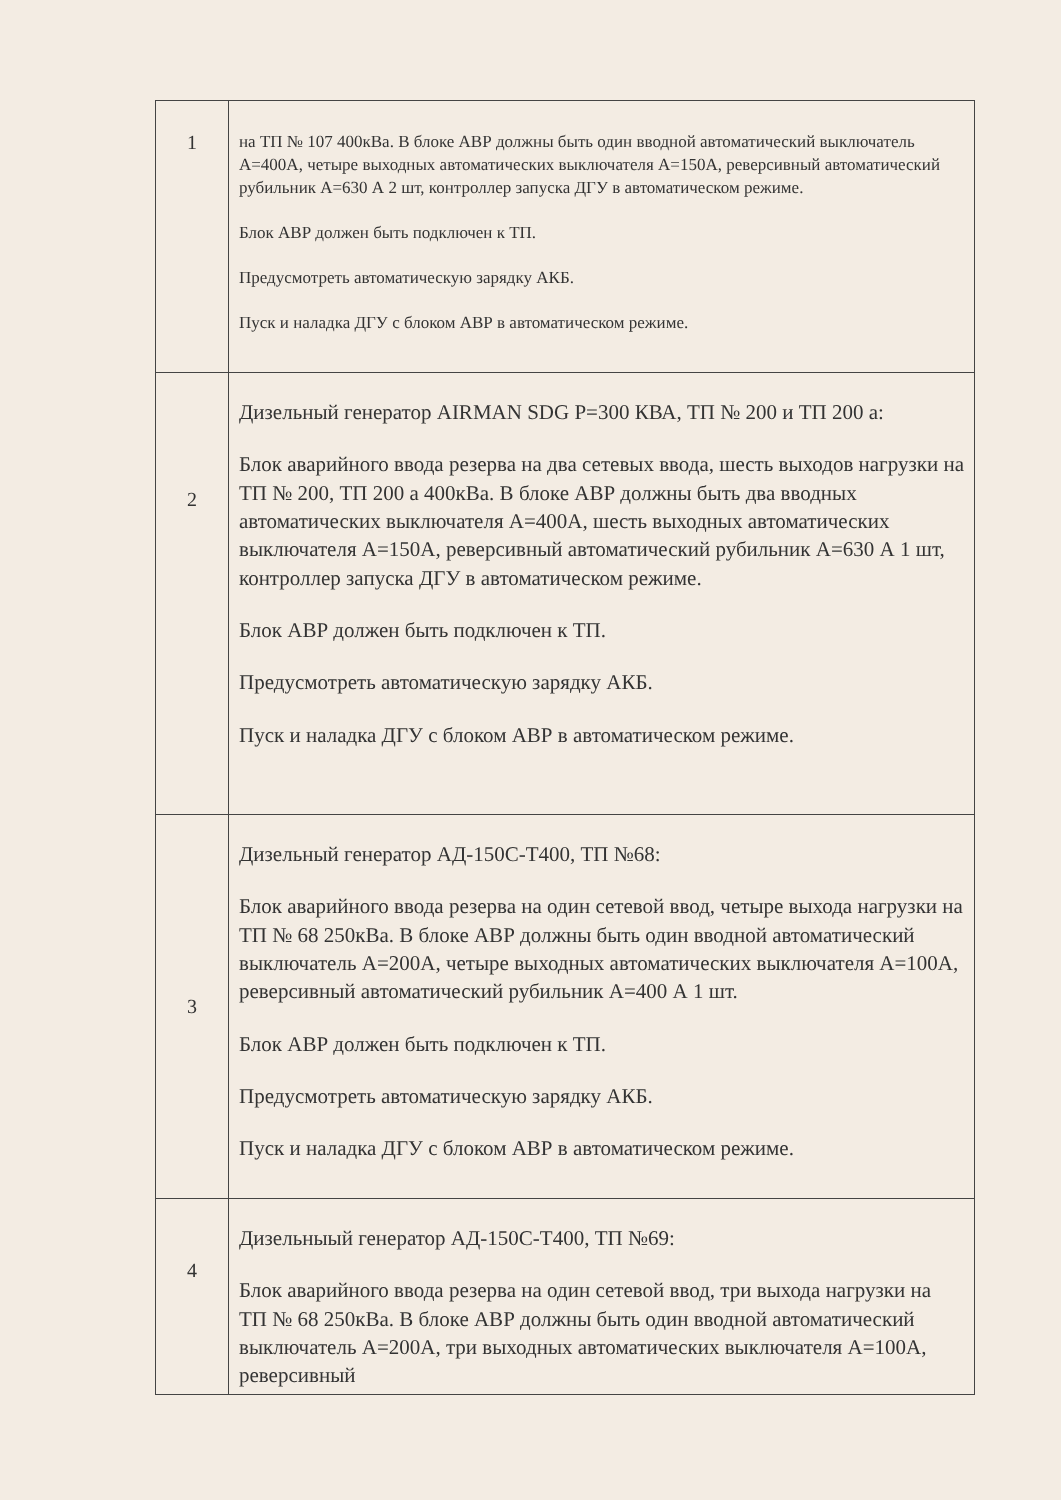| 1 | на ТП № 107 400кВа. В блоке АВР должны быть один вводной автоматический выключатель А=400А, четыре выходных автоматических выключателя А=150А, реверсивный автоматический рубильник А=630 А 2 шт, контроллер запуска ДГУ в автоматическом режиме. Блок АВР должен быть подключен к ТП. Предусмотреть автоматическую зарядку АКБ. Пуск и наладка ДГУ с блоком АВР в автоматическом режиме. |
| 2 | Дизельный генератор AIRMAN SDG P=300 КВА, ТП № 200 и ТП 200 а: Блок аварийного ввода резерва на два сетевых ввода, шесть выходов нагрузки на ТП № 200, ТП 200 а 400кВа. В блоке АВР должны быть два вводных автоматических выключателя А=400А, шесть выходных автоматических выключателя А=150А, реверсивный автоматический рубильник А=630 А 1 шт, контроллер запуска ДГУ в автоматическом режиме. Блок АВР должен быть подключен к ТП. Предусмотреть автоматическую зарядку АКБ. Пуск и наладка ДГУ с блоком АВР в автоматическом режиме. |
| 3 | Дизельный генератор АД-150С-Т400, ТП №68: Блок аварийного ввода резерва на один сетевой ввод, четыре выхода нагрузки на ТП № 68 250кВа. В блоке АВР должны быть один вводной автоматический выключатель А=200А, четыре выходных автоматических выключателя А=100А, реверсивный автоматический рубильник А=400 А 1 шт. Блок АВР должен быть подключен к ТП. Предусмотреть автоматическую зарядку АКБ. Пуск и наладка ДГУ с блоком АВР в автоматическом режиме. |
| 4 | Дизельныый генератор АД-150С-Т400, ТП №69: Блок аварийного ввода резерва на один сетевой ввод, три выхода нагрузки на ТП № 68 250кВа. В блоке АВР должны быть один вводной автоматический выключатель А=200А, три выходных автоматических выключателя А=100А, реверсивный |